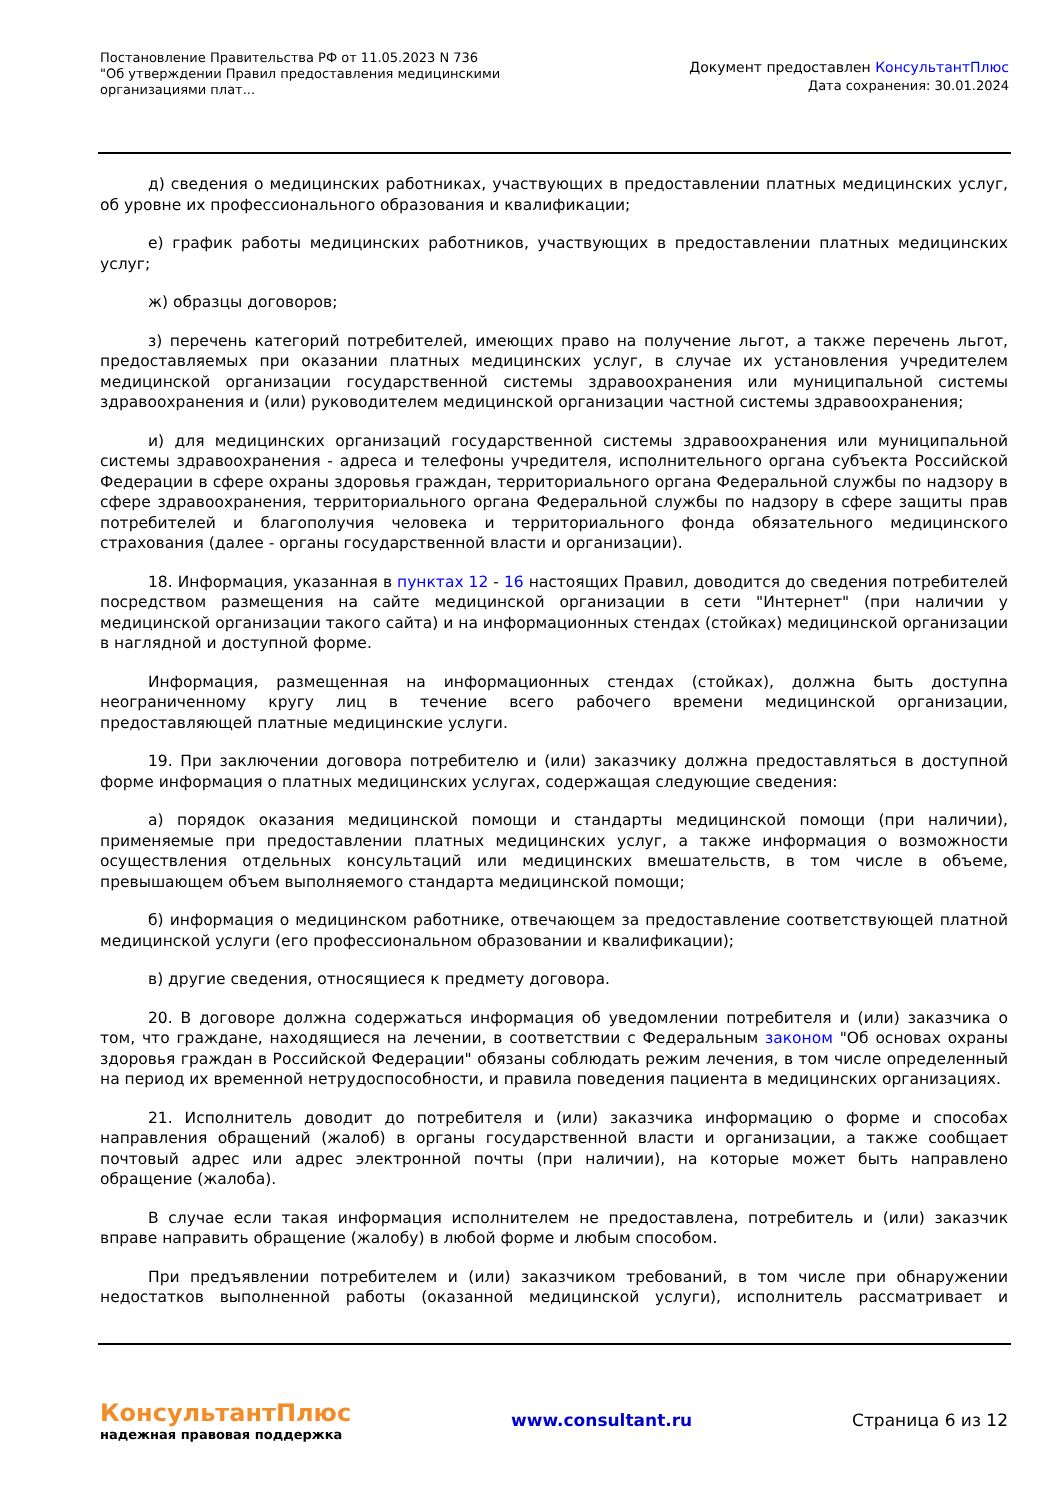Постановление Правительства РФ от 11.05.2023 N 736
"Об утверждении Правил предоставления медицинскими организациями плат...
Документ предоставлен КонсультантПлюс
Дата сохранения: 30.01.2024
д) сведения о медицинских работниках, участвующих в предоставлении платных медицинских услуг, об уровне их профессионального образования и квалификации;
е) график работы медицинских работников, участвующих в предоставлении платных медицинских услуг;
ж) образцы договоров;
з) перечень категорий потребителей, имеющих право на получение льгот, а также перечень льгот, предоставляемых при оказании платных медицинских услуг, в случае их установления учредителем медицинской организации государственной системы здравоохранения или муниципальной системы здравоохранения и (или) руководителем медицинской организации частной системы здравоохранения;
и) для медицинских организаций государственной системы здравоохранения или муниципальной системы здравоохранения - адреса и телефоны учредителя, исполнительного органа субъекта Российской Федерации в сфере охраны здоровья граждан, территориального органа Федеральной службы по надзору в сфере здравоохранения, территориального органа Федеральной службы по надзору в сфере защиты прав потребителей и благополучия человека и территориального фонда обязательного медицинского страхования (далее - органы государственной власти и организации).
18. Информация, указанная в пунктах 12 - 16 настоящих Правил, доводится до сведения потребителей посредством размещения на сайте медицинской организации в сети "Интернет" (при наличии у медицинской организации такого сайта) и на информационных стендах (стойках) медицинской организации в наглядной и доступной форме.
Информация, размещенная на информационных стендах (стойках), должна быть доступна неограниченному кругу лиц в течение всего рабочего времени медицинской организации, предоставляющей платные медицинские услуги.
19. При заключении договора потребителю и (или) заказчику должна предоставляться в доступной форме информация о платных медицинских услугах, содержащая следующие сведения:
а) порядок оказания медицинской помощи и стандарты медицинской помощи (при наличии), применяемые при предоставлении платных медицинских услуг, а также информация о возможности осуществления отдельных консультаций или медицинских вмешательств, в том числе в объеме, превышающем объем выполняемого стандарта медицинской помощи;
б) информация о медицинском работнике, отвечающем за предоставление соответствующей платной медицинской услуги (его профессиональном образовании и квалификации);
в) другие сведения, относящиеся к предмету договора.
20. В договоре должна содержаться информация об уведомлении потребителя и (или) заказчика о том, что граждане, находящиеся на лечении, в соответствии с Федеральным законом "Об основах охраны здоровья граждан в Российской Федерации" обязаны соблюдать режим лечения, в том числе определенный на период их временной нетрудоспособности, и правила поведения пациента в медицинских организациях.
21. Исполнитель доводит до потребителя и (или) заказчика информацию о форме и способах направления обращений (жалоб) в органы государственной власти и организации, а также сообщает почтовый адрес или адрес электронной почты (при наличии), на которые может быть направлено обращение (жалоба).
В случае если такая информация исполнителем не предоставлена, потребитель и (или) заказчик вправе направить обращение (жалобу) в любой форме и любым способом.
При предъявлении потребителем и (или) заказчиком требований, в том числе при обнаружении недостатков выполненной работы (оказанной медицинской услуги), исполнитель рассматривает и
КонсультантПлюс
надежная правовая поддержка
www.consultant.ru Страница 6 из 12